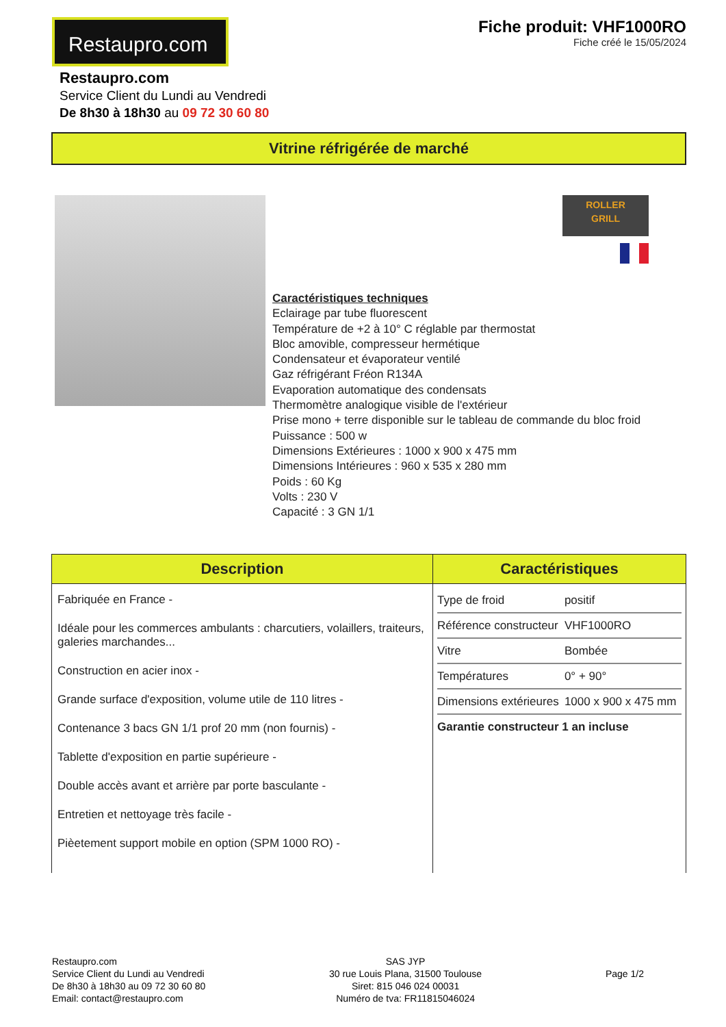Restaupro.com
Fiche produit: VHF1000RO
Fiche créé le 15/05/2024
Restaupro.com
Service Client du Lundi au Vendredi
De 8h30 à 18h30 au 09 72 30 60 80
Vitrine réfrigérée de marché
ROLLER
GRILL
Caractéristiques techniques
Eclairage par tube fluorescent
Température de +2 à 10° C réglable par thermostat
Bloc amovible, compresseur hermétique
Condensateur et évaporateur ventilé
Gaz réfrigérant Fréon R134A
Evaporation automatique des condensats
Thermomètre analogique visible de l'extérieur
Prise mono + terre disponible sur le tableau de commande du bloc froid
Puissance : 500 w
Dimensions Extérieures : 1000 x 900 x 475 mm
Dimensions Intérieures : 960 x 535 x 280 mm
Poids : 60 Kg
Volts : 230 V
Capacité : 3 GN 1/1
| Description | Caractéristiques |
| --- | --- |
| Fabriquée en France - Idéale pour les commerces ambulants : charcutiers, volaillers, traiteurs, galeries marchandes... Construction en acier inox - Grande surface d'exposition, volume utile de 110 litres - Contenance 3 bacs GN 1/1 prof 20 mm (non fournis) - Tablette d'exposition en partie supérieure - Double accès avant et arrière par porte basculante - Entretien et nettoyage très facile - Pièetement support mobile en option (SPM 1000 RO) - | / Type de froid / positif / / Référence constructeur / VHF1000RO / / Vitre / Bombée / / Températures / 0° + 90° / / Dimensions extérieures / 1000 x 900 x 475 mm / / Garantie constructeur 1 an incluse / / |
Restaupro.com
Service Client du Lundi au Vendredi
De 8h30 à 18h30 au 09 72 30 60 80
Email: contact@restaupro.com
SAS JYP
30 rue Louis Plana, 31500 Toulouse
Siret: 815 046 024 00031
Numéro de tva: FR11815046024
Page 1/2